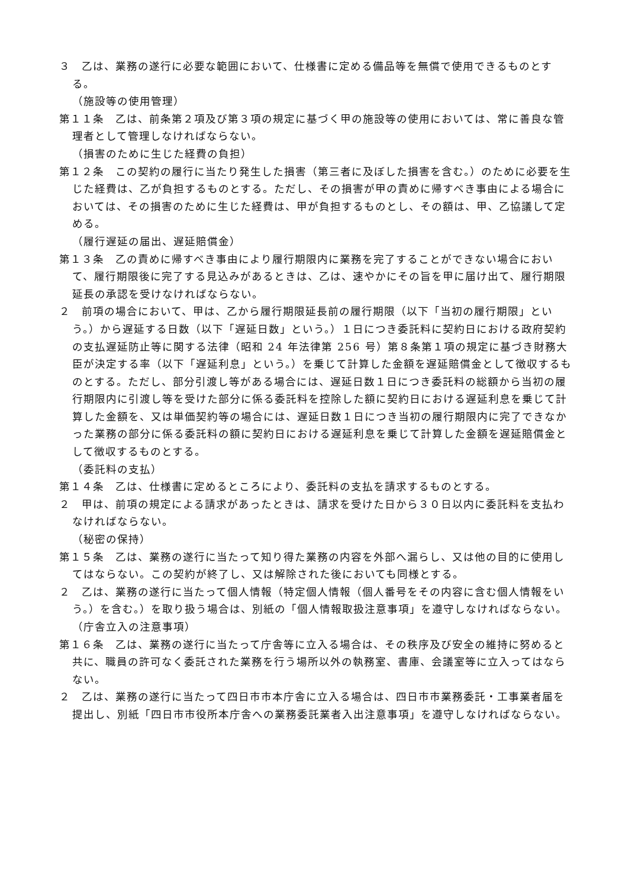３　乙は、業務の遂行に必要な範囲において、仕様書に定める備品等を無償で使用できるものとする。
（施設等の使用管理）
第１１条　乙は、前条第２項及び第３項の規定に基づく甲の施設等の使用においては、常に善良な管理者として管理しなければならない。
（損害のために生じた経費の負担）
第１２条　この契約の履行に当たり発生した損害（第三者に及ぼした損害を含む。）のために必要を生じた経費は、乙が負担するものとする。ただし、その損害が甲の責めに帰すべき事由による場合においては、その損害のために生じた経費は、甲が負担するものとし、その額は、甲、乙協議して定める。
（履行遅延の届出、遅延賠償金）
第１３条　乙の責めに帰すべき事由により履行期限内に業務を完了することができない場合において、履行期限後に完了する見込みがあるときは、乙は、速やかにその旨を甲に届け出て、履行期限延長の承認を受けなければならない。
２　前項の場合において、甲は、乙から履行期限延長前の履行期限（以下「当初の履行期限」という。）から遅延する日数（以下「遅延日数」という。）１日につき委託料に契約日における政府契約の支払遅延防止等に関する法律（昭和 24 年法律第 256 号）第８条第１項の規定に基づき財務大臣が決定する率（以下「遅延利息」という。）を乗じて計算した金額を遅延賠償金として徴収するものとする。ただし、部分引渡し等がある場合には、遅延日数１日につき委託料の総額から当初の履行期限内に引渡し等を受けた部分に係る委託料を控除した額に契約日における遅延利息を乗じて計算した金額を、又は単価契約等の場合には、遅延日数１日につき当初の履行期限内に完了できなかった業務の部分に係る委託料の額に契約日における遅延利息を乗じて計算した金額を遅延賠償金として徴収するものとする。
（委託料の支払）
第１４条　乙は、仕様書に定めるところにより、委託料の支払を請求するものとする。
２　甲は、前項の規定による請求があったときは、請求を受けた日から３０日以内に委託料を支払わなければならない。
（秘密の保持）
第１５条　乙は、業務の遂行に当たって知り得た業務の内容を外部へ漏らし、又は他の目的に使用してはならない。この契約が終了し、又は解除された後においても同様とする。
２　乙は、業務の遂行に当たって個人情報（特定個人情報（個人番号をその内容に含む個人情報をいう。）を含む。）を取り扱う場合は、別紙の「個人情報取扱注意事項」を遵守しなければならない。
（庁舎立入の注意事項）
第１６条　乙は、業務の遂行に当たって庁舎等に立入る場合は、その秩序及び安全の維持に努めると共に、職員の許可なく委託された業務を行う場所以外の執務室、書庫、会議室等に立入ってはならない。
２　乙は、業務の遂行に当たって四日市市本庁舎に立入る場合は、四日市市業務委託・工事業者届を提出し、別紙「四日市市役所本庁舎への業務委託業者入出注意事項」を遵守しなければならない。